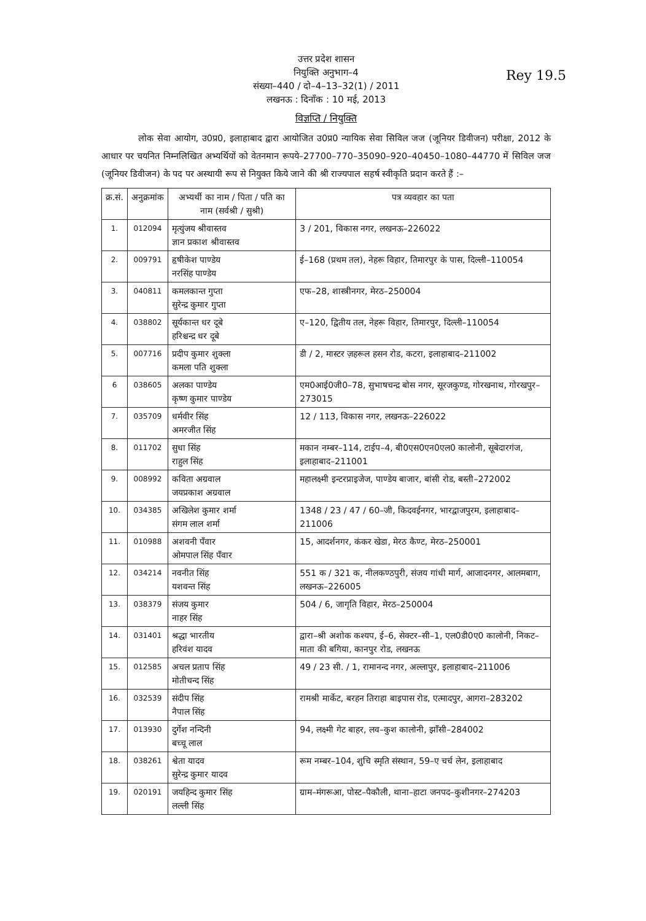Rey 19.5
उत्तर प्रदेश शासन
नियुक्ति अनुभाग–4
संख्या–440 / दो–4–13–32(1) / 2011
लखनऊ : दिनाँक : 10 मई, 2013
विज्ञप्ति / नियुक्ति
लोक सेवा आयोग, उ0प्र0, इलाहाबाद द्वारा आयोजित उ0प्र0 न्यायिक सेवा सिविल जज (जूनियर डिवीजन) परीक्षा, 2012 के आधार पर चयनित निम्नलिखित अभ्यर्थियों को वेतनमान रूपये–27700–770–35090–920–40450–1080–44770 में सिविल जज (जूनियर डिवीजन) के पद पर अस्थायी रूप से नियुक्त किये जाने की श्री राज्यपाल सहर्ष स्वीकृति प्रदान करते हैं :–
| क्र.सं. | अनुक्रमांक | अभ्यर्थी का नाम / पिता / पति का नाम (सर्वश्री / सुश्री) | पत्र व्यवहार का पता |
| --- | --- | --- | --- |
| 1. | 012094 | मृत्युंजय श्रीवास्तव ज्ञान प्रकाश श्रीवास्तव | 3 / 201, विकास नगर, लखनऊ–226022 |
| 2. | 009791 | हृषीकेश पाण्डेय नरसिंह पाण्डेय | ई–168 (प्रथम तल), नेहरू विहार, तिमारपुर के पास, दिल्ली–110054 |
| 3. | 040811 | कमलकान्त गुप्ता सुरेन्द्र कुमार गुप्ता | एफ–28, शास्त्रीनगर, मेरठ–250004 |
| 4. | 038802 | सूर्यकान्त धर दूबे हरिश्चन्द्र धर दूबे | ए–120, द्वितीय तल, नेहरू विहार, तिमारपुर, दिल्ली–110054 |
| 5. | 007716 | प्रदीप कुमार शुक्ला कमला पति शुक्ला | डी / 2, मास्टर ज़हरूल हसन रोड, कटरा, इलाहाबाद–211002 |
| 6 | 038605 | अलका पाण्डेय कृष्ण कुमार पाण्डेय | एम0आई0जी0–78, सुभाषचन्द्र बोस नगर, सूरजकुण्ड, गोरखनाथ, गोरखपुर–273015 |
| 7. | 035709 | धर्मवीर सिंह अमरजीत सिंह | 12 / 113, विकास नगर, लखनऊ–226022 |
| 8. | 011702 | सुधा सिंह राहुल सिंह | मकान नम्बर–114, टाईप–4, बी0एस0एन0एल0 कालोनी, सूबेदारगंज, इलाहाबाद–211001 |
| 9. | 008992 | कविता अग्रवाल जयप्रकाश अग्रवाल | महालक्ष्मी इन्टरप्राइजेज, पाण्डेय बाजार, बांसी रोड, बस्ती–272002 |
| 10. | 034385 | अखिलेश कुमार शर्मा संगम लाल शर्मा | 1348 / 23 / 47 / 60–जी, किदवईनगर, भारद्वाजपुरम, इलाहाबाद–211006 |
| 11. | 010988 | अशवनी पँवार ओमपाल सिंह पँवार | 15, आदर्शनगर, कंकर खेडा, मेरठ कैण्ट, मेरठ–250001 |
| 12. | 034214 | नवनीत सिंह यशवन्त सिंह | 551 क / 321 क, नीलकण्ठपुरी, संजय गांधी मार्ग, आजादनगर, आलमबाग, लखनऊ–226005 |
| 13. | 038379 | संजय कुमार नाहर सिंह | 504 / 6, जागृति विहार, मेरठ–250004 |
| 14. | 031401 | श्रद्धा भारतीय हरिवंश यादव | द्वारा–श्री अशोक कश्यप, ई–6, सेक्टर–सी–1, एल0डी0ए0 कालोनी, निकट–माता की बगिया, कानपुर रोड, लखनऊ |
| 15. | 012585 | अचल प्रताप सिंह मोतीचन्द सिंह | 49 / 23 सी. / 1, रामानन्द नगर, अल्लापुर, इलाहाबाद–211006 |
| 16. | 032539 | संदीप सिंह नैपाल सिंह | रामश्री मार्केट, बरहन तिराहा बाइपास रोड, एत्मादपुर, आगरा–283202 |
| 17. | 013930 | दुर्गेश नन्दिनी बच्चू लाल | 94, लक्ष्मी गेट बाहर, लव–कुश कालोनी, झाँसी–284002 |
| 18. | 038261 | श्वेता यादव सुरेन्द्र कुमार यादव | रूम नम्बर–104, शुचि स्मृति संस्थान, 59–ए चर्च लेन, इलाहाबाद |
| 19. | 020191 | जयहिन्द कुमार सिंह लल्ली सिंह | ग्राम–मंगरूआ, पोस्ट–पैकौली, थाना–हाटा जनपद–कुशीनगर–274203 |